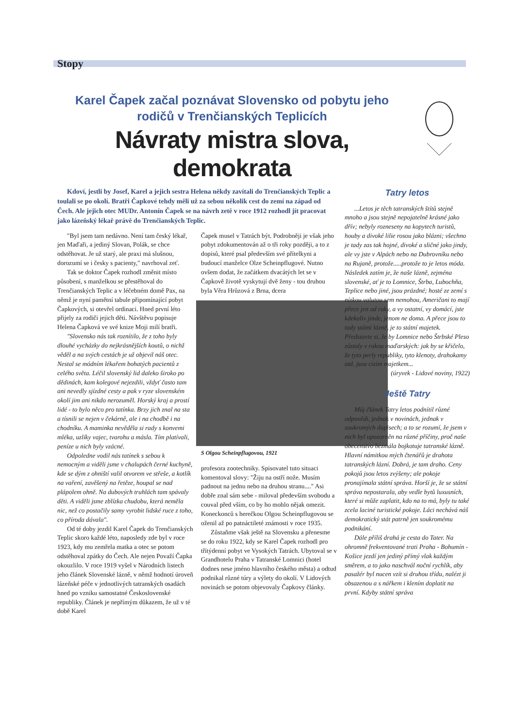Stopy
Karel Čapek začal poznávat Slovensko od pobytu jeho rodičů v Trenčianských Teplicích
Návraty mistra slova, demokrata
Kdoví, jestli by Josef, Karel a jejich sestra Helena někdy zavítali do Trenčianských Teplic a toulali se po okolí. Bratři Čapkové tehdy měli už za sebou několik cest do zemí na západ od Čech. Ale jejich otec MUDr. Antonín Čapek se na návrh zetě v roce 1912 rozhodl jít pracovat jako lázeňský lékař právě do Trenčianských Teplic.
"Byl jsem tam nedávno. Není tam český lékař, jen Maďaři, a jediný Slovan, Polák, se chce odstěhovat. Je už starý, ale praxi má slušnou, dorozumí se i česky s pacienty," navrhoval zeť.
Tak se doktor Čapek rozhodl změnit místo působení, s manželkou se přestěhoval do Trenčianských Teplic a v léčebném domě Pax, na němž je nyní pamětní tabule připomínající pobyt Čapkových, si otevřel ordinaci. Hned první léto přijely za rodiči jejich děti. Návštěvu popisuje Helena Čapková ve své knize Moji milí bratři.
"Slovensko nás tak roznítilo, že z toho byly dlouhé vycházky do nejkrásnějších koutů, o nichž věděl a na svých cestách je už objevil náš otec. Nestal se módním lékařem bohatých pacientů z celého světa. Léčil slovenský lid daleko široko po dědinách, kam kolegové nejezdili, vždyť často tam ani nevedly sjízdné cesty a pak v ryze slovenském okolí jim ani nikdo nerozuměl. Horský kraj a prostí lidé - to bylo něco pro tatínka. Brzy jich znal na sta a tísnili se nejen v čekárně, ale i na chodbě i na chodníku. A maminka nevěděla si rady s konvemi mléka, uzlíky vajec, tvarohu a másla. Tím platívali, peníze u nich byly vzácné.
Odpoledne vodil nás tatínek s sebou k nemocným a viděli jsme v chalupách černé kuchyně, kde se dým z ohniští valil otvorem ve střeše, a kotlík na vaření, zavěšený na řetěze, houpal se nad plápolem ohně. Na dubových truhlách tam spávaly děti. A viděli jsme zblízka chudobu, která neměla nic, než co postačily samy vyrobit lidské ruce z toho, co příroda dávala".
Od té doby jezdil Karel Čapek do Trenčianských Teplic skoro každé léto, naposledy zde byl v roce 1923, kdy mu zemřela matka a otec se potom odstěhoval zpátky do Čech. Ale nejen Považí Čapka okouzlilo. V roce 1919 vyšel v Národních listech jeho článek Slovenské lázně, v němž hodnotí úroveň lázeňské péče v jednotlivých tatranských osadách hned po vzniku samostatné Československé republiky. Článek je nepřímým důkazem, že už v té době Karel
Čapek musel v Tatrách být. Podrobněji je však jeho pobyt zdokumentován až o tři roky později, a to z dopisů, které psal především své přítelkyni a budoucí manželce Olze Scheinpflugové. Nutno ovšem dodat, že začátkem dvacátých let se v Čapkově životě vyskytují dvě ženy - tou druhou byla Věra Hrůzová z Brna, dcera
S Olgou Scheinpflugovou, 1921
profesora zootechniky. Spisovatel tuto situaci komentoval slovy: "Žiju na ostří nože. Musím padnout na jednu nebo na druhou stranu...." Asi dobře znal sám sebe - miloval především svobodu a couval před vším, co by ho mohlo nějak omezit. Koneckonců s herečkou Olgou Scheinpflugovou se oženil až po patnáctileté známosti v roce 1935.
Zůstaňme však ještě na Slovensku a přenesme se do roku 1922, kdy se Karel Čapek rozhodl pro třítýdenní pobyt ve Vysokých Tatrách. Ubytoval se v Grandhotelu Praha v Tatranské Lomnici (hotel dodnes nese jméno hlavního českého města) a odtud podnikal různé túry a výlety do okolí. V Lidových novinách se potom objevovaly Čapkovy články.
Tatry letos
...Letos je těch tatranských štítů stejně mnoho a jsou stejně nepojatelně krásné jako dřív; nebyly rozneseny na kopytech turistů, houby a divoké lilie rosou jako blázni; všechno je tady zas tak hojné, divoké a sličné jako jindy, ale vy jste v Alpách nebo na Dubrovníku nebo na Rujaně, protože.....protože to je letos móda. Následek zatím je, že naše lázně, zejména slovenské, ať je to Lomnice, Štrba, Lubochňa, Teplice nebo jiné, jsou prázdné; hosté ze zemí s nízkou valutou sem nemohou, Američani to mají přece jen od ruky, a vy ostatní, vy domácí, jste kdekoliv jinde, jenom ne doma. A přece jsou to tady státní lázně, je to státní majetek. Představte si, že by Lomnice nebo Štrbské Pleso zůstaly v rukou maďarských: jak by se křičelo, že tyto perly republiky, tyto klenoty, drahokamy atd. jsou cizím majetkem...
(úryvek - Lidové noviny, 1922)
Ještě Tatry
Můj článek Tatry letos podnítil různé odpovědi, jednak v novinách, jednak v soukromých dopisech; a to se rozumí, že jsem v nich byl upozorněn na různé příčiny, proč naše obecenstvo bezmála bojkotuje tatranské lázně. Hlavní námitkou mých čtenářů je drahota tatranských lázní. Dobrá, je tam draho. Ceny pokojů jsou letos zvýšeny; ale pokoje pronajímala státní správa. Horší je, že se státní správa nepostarala, aby vedle bytů luxusních, které si může zaplatit, kdo na to má, byly tu také zcela laciné turistické pokoje. Láci nechává náš demokratický stát patrně jen soukromému podnikání.
Dále příliš drahá je cesta do Tater. Na ohromně frekventované trati Praha - Bohumín - Košice jezdí jen jediný přímý vlak každým směrem, a to jako naschvál noční rychlík, aby pasažér byl nucen vzít si druhou třídu, nalézt ji obsazenou a s nářkem i klením doplatit na první. Kdyby státní správa